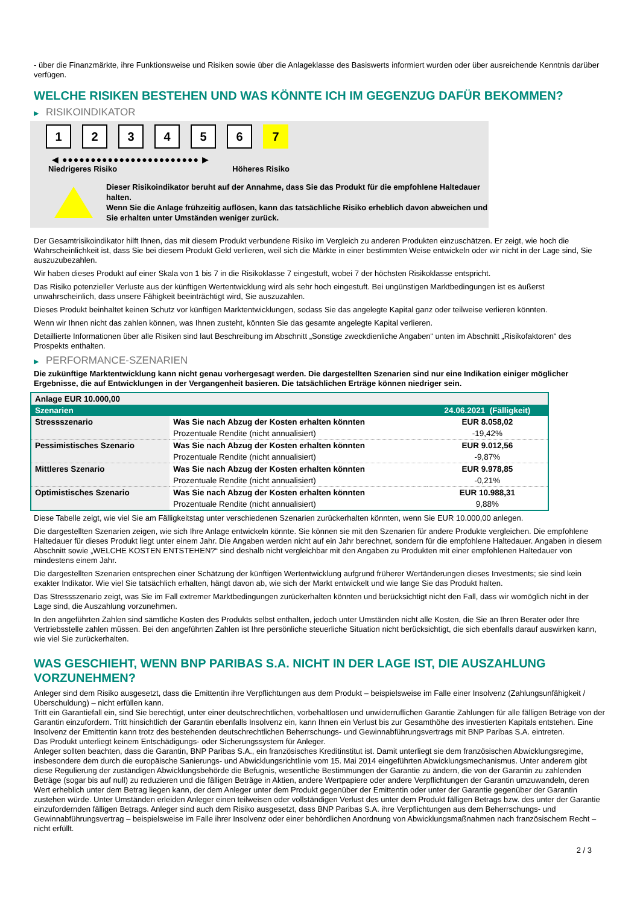- über die Finanzmärkte, ihre Funktionsweise und Risiken sowie über die Anlageklasse des Basiswerts informiert wurden oder über ausreichende Kenntnis darüber verfügen.
WELCHE RISIKEN BESTEHEN UND WAS KÖNNTE ICH IM GEGENZUG DAFÜR BEKOMMEN?
▶ RISIKOINDIKATOR
1 2 3 4 5 6 7
◀ ●●●●●●●●●●●●●●●●●●●●●●●● ▶
Niedrigeres Risiko Höheres Risiko
Dieser Risikoindikator beruht auf der Annahme, dass Sie das Produkt für die empfohlene Haltedauer halten.
Wenn Sie die Anlage frühzeitig auflösen, kann das tatsächliche Risiko erheblich davon abweichen und Sie erhalten unter Umständen weniger zurück.
Der Gesamtrisikoindikator hilft Ihnen, das mit diesem Produkt verbundene Risiko im Vergleich zu anderen Produkten einzuschätzen. Er zeigt, wie hoch die Wahrscheinlichkeit ist, dass Sie bei diesem Produkt Geld verlieren, weil sich die Märkte in einer bestimmten Weise entwickeln oder wir nicht in der Lage sind, Sie auszuzubezahlen.
Wir haben dieses Produkt auf einer Skala von 1 bis 7 in die Risikoklasse 7 eingestuft, wobei 7 der höchsten Risikoklasse entspricht.
Das Risiko potenzieller Verluste aus der künftigen Wertentwicklung wird als sehr hoch eingestuft. Bei ungünstigen Marktbedingungen ist es äußerst unwahrscheinlich, dass unsere Fähigkeit beeinträchtigt wird, Sie auszuzahlen.
Dieses Produkt beinhaltet keinen Schutz vor künftigen Marktentwicklungen, sodass Sie das angelegte Kapital ganz oder teilweise verlieren könnten.
Wenn wir Ihnen nicht das zahlen können, was Ihnen zusteht, könnten Sie das gesamte angelegte Kapital verlieren.
Detaillierte Informationen über alle Risiken sind laut Beschreibung im Abschnitt „Sonstige zweckdienliche Angaben“ unten im Abschnitt „Risikofaktoren“ des Prospekts enthalten.
▶ PERFORMANCE-SZENARIEN
Die zukünftige Marktentwicklung kann nicht genau vorhergesagt werden. Die dargestellten Szenarien sind nur eine Indikation einiger möglicher Ergebnisse, die auf Entwicklungen in der Vergangenheit basieren. Die tatsächlichen Erträge können niedriger sein.
| Anlage EUR 10.000,00 | | |
| Szenarien | | 24.06.2021 (Fälligkeit) |
| Stressszenario | Was Sie nach Abzug der Kosten erhalten könnten | EUR 8.058,02 |
| | Prozentuale Rendite (nicht annualisiert) | -19,42% |
| Pessimistisches Szenario | Was Sie nach Abzug der Kosten erhalten könnten | EUR 9.012,56 |
| | Prozentuale Rendite (nicht annualisiert) | -9,87% |
| Mittleres Szenario | Was Sie nach Abzug der Kosten erhalten könnten | EUR 9.978,85 |
| | Prozentuale Rendite (nicht annualisiert) | -0,21% |
| Optimistisches Szenario | Was Sie nach Abzug der Kosten erhalten könnten | EUR 10.988,31 |
| | Prozentuale Rendite (nicht annualisiert) | 9,88% |
Diese Tabelle zeigt, wie viel Sie am Fälligkeitstag unter verschiedenen Szenarien zurückerhalten könnten, wenn Sie EUR 10.000,00 anlegen.
Die dargestellten Szenarien zeigen, wie sich Ihre Anlage entwickeln könnte. Sie können sie mit den Szenarien für andere Produkte vergleichen. Die empfohlene Haltedauer für dieses Produkt liegt unter einem Jahr. Die Angaben werden nicht auf ein Jahr berechnet, sondern für die empfohlene Haltedauer. Angaben in diesem Abschnitt sowie „WELCHE KOSTEN ENTSTEHEN?“ sind deshalb nicht vergleichbar mit den Angaben zu Produkten mit einer empfohlenen Haltedauer von mindestens einem Jahr.
Die dargestellten Szenarien entsprechen einer Schätzung der künftigen Wertentwicklung aufgrund früherer Wertänderungen dieses Investments; sie sind kein exakter Indikator. Wie viel Sie tatsächlich erhalten, hängt davon ab, wie sich der Markt entwickelt und wie lange Sie das Produkt halten.
Das Stressszenario zeigt, was Sie im Fall extremer Marktbedingungen zurückerhalten könnten und berücksichtigt nicht den Fall, dass wir womöglich nicht in der Lage sind, die Auszahlung vorzunehmen.
In den angeführten Zahlen sind sämtliche Kosten des Produkts selbst enthalten, jedoch unter Umständen nicht alle Kosten, die Sie an Ihren Berater oder Ihre Vertriebsstelle zahlen müssen. Bei den angeführten Zahlen ist Ihre persönliche steuerliche Situation nicht berücksichtigt, die sich ebenfalls darauf auswirken kann, wie viel Sie zurückerhalten.
WAS GESCHIEHT, WENN BNP PARIBAS S.A. NICHT IN DER LAGE IST, DIE AUSZAHLUNG VORZUNEHMEN?
Anleger sind dem Risiko ausgesetzt, dass die Emittentin ihre Verpflichtungen aus dem Produkt – beispielsweise im Falle einer Insolvenz (Zahlungsunfähigkeit / Überschuldung) – nicht erfüllen kann.
Tritt ein Garantiefall ein, sind Sie berechtigt, unter einer deutschrechtlichen, vorbehaltlosen und unwiderruflichen Garantie Zahlungen für alle fälligen Beträge von der Garantin einzufordern. Tritt hinsichtlich der Garantin ebenfalls Insolvenz ein, kann Ihnen ein Verlust bis zur Gesamthöhe des investierten Kapitals entstehen. Eine Insolvenz der Emittentin kann trotz des bestehenden deutschrechtlichen Beherrschungs- und Gewinnabführungsvertrags mit BNP Paribas S.A. eintreten.
Das Produkt unterliegt keinem Entschädigungs- oder Sicherungssystem für Anleger.
Anleger sollten beachten, dass die Garantin, BNP Paribas S.A., ein französisches Kreditinstitut ist. Damit unterliegt sie dem französischen Abwicklungsregime, insbesondere dem durch die europäische Sanierungs- und Abwicklungsrichtlinie vom 15. Mai 2014 eingeführten Abwicklungsmechanismus. Unter anderem gibt diese Regulierung der zuständigen Abwicklungsbehörde die Befugnis, wesentliche Bestimmungen der Garantie zu ändern, die von der Garantin zu zahlenden Beträge (sogar bis auf null) zu reduzieren und die fälligen Beträge in Aktien, andere Wertpapiere oder andere Verpflichtungen der Garantin umzuwandeln, deren Wert erheblich unter dem Betrag liegen kann, der dem Anleger unter dem Produkt gegenüber der Emittentin oder unter der Garantie gegenüber der Garantin zustehen würde. Unter Umständen erleiden Anleger einen teilweisen oder vollständigen Verlust des unter dem Produkt fälligen Betrags bzw. des unter der Garantie einzufordernden fälligen Betrags. Anleger sind auch dem Risiko ausgesetzt, dass BNP Paribas S.A. ihre Verpflichtungen aus dem Beherrschungs- und Gewinnabführungsvertrag – beispielsweise im Falle ihrer Insolvenz oder einer behördlichen Anordnung von Abwicklungsmaßnahmen nach französischem Recht – nicht erfüllt.
2 / 3